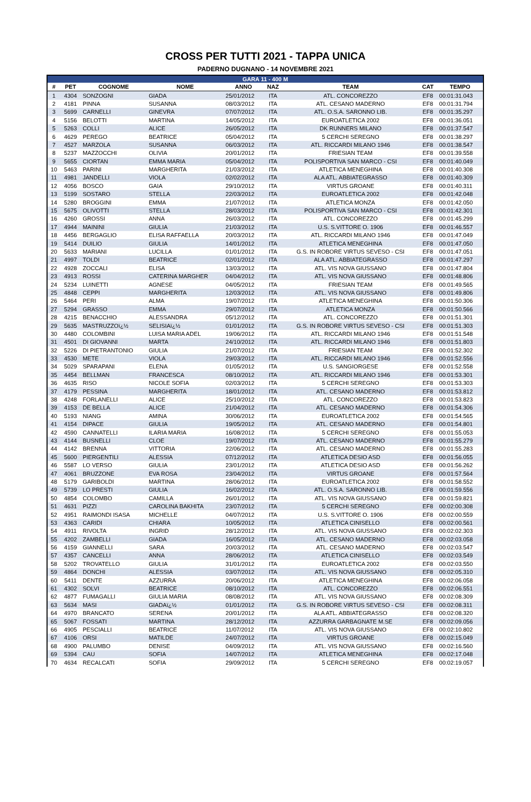CROSS PER TUTTI 2021 - TAPPA UNICA
PADERNO DUGNANO - 14 NOVEMBRE 2021
| GARA 11 - 400 M | | | | | | | | |
| --- | --- | --- | --- | --- | --- | --- | --- | --- |
| # | PET | COGNOME | NOME | ANNO | NAZ | TEAM | CAT | TEMPO |
| 1 | 4304 | SONZOGNI | GIADA | 25/01/2012 | ITA | ATL. CONCOREZZO | EF8 | 00:01:31.043 |
| 2 | 4181 | PINNA | SUSANNA | 08/03/2012 | ITA | ATL. CESANO MADERNO | EF8 | 00:01:31.794 |
| 3 | 5699 | CARNELLI | GINEVRA | 07/07/2012 | ITA | ATL. O.S.A. SARONNO LIB. | EF8 | 00:01:35.297 |
| 4 | 5156 | BELOTTI | MARTINA | 14/05/2012 | ITA | EUROATLETICA 2002 | EF8 | 00:01:36.051 |
| 5 | 5263 | COLLI | ALICE | 26/05/2012 | ITA | DK RUNNERS MILANO | EF8 | 00:01:37.547 |
| 6 | 4629 | PEREGO | BEATRICE | 05/04/2012 | ITA | 5 CERCHI SEREGNO | EF8 | 00:01:38.297 |
| 7 | 4527 | MARZOLA | SUSANNA | 06/03/2012 | ITA | ATL. RICCARDI MILANO 1946 | EF8 | 00:01:38.547 |
| 8 | 5237 | MAZZOCCHI | OLIVIA | 20/01/2012 | ITA | FRIESIAN TEAM | EF8 | 00:01:39.558 |
| 9 | 5655 | CIORTAN | EMMA MARIA | 05/04/2012 | ITA | POLISPORTIVA SAN MARCO - CSI | EF8 | 00:01:40.049 |
| 10 | 5463 | PARINI | MARGHERITA | 21/03/2012 | ITA | ATLETICA MENEGHINA | EF8 | 00:01:40.308 |
| 11 | 4981 | JANDELLI | VIOLA | 02/02/2012 | ITA | ALA ATL. ABBIATEGRASSO | EF8 | 00:01:40.309 |
| 12 | 4056 | BOSCO | GAIA | 29/10/2012 | ITA | VIRTUS GROANE | EF8 | 00:01:40.311 |
| 13 | 5199 | SOSTARO | STELLA | 22/03/2012 | ITA | EUROATLETICA 2002 | EF8 | 00:01:42.048 |
| 14 | 5280 | BROGGINI | EMMA | 21/07/2012 | ITA | ATLETICA MONZA | EF8 | 00:01:42.050 |
| 15 | 5675 | OLIVOTTI | STELLA | 28/03/2012 | ITA | POLISPORTIVA SAN MARCO - CSI | EF8 | 00:01:42.301 |
| 16 | 4260 | GROSSI | ANNA | 26/03/2012 | ITA | ATL. CONCOREZZO | EF8 | 00:01:45.299 |
| 17 | 4944 | MAININI | GIULIA | 21/03/2012 | ITA | U.S. S.VITTORE O. 1906 | EF8 | 00:01:46.557 |
| 18 | 4456 | BERGAGLIO | ELISA RAFFAELLA | 20/03/2012 | ITA | ATL. RICCARDI MILANO 1946 | EF8 | 00:01:47.049 |
| 19 | 5414 | DUILIO | GIULIA | 14/01/2012 | ITA | ATLETICA MENEGHINA | EF8 | 00:01:47.050 |
| 20 | 5633 | MARIANI | LUCILLA | 01/01/2012 | ITA | G.S. IN ROBORE VIRTUS SEVESO - CSI | EF8 | 00:01:47.051 |
| 21 | 4997 | TOLDI | BEATRICE | 02/01/2012 | ITA | ALA ATL. ABBIATEGRASSO | EF8 | 00:01:47.297 |
| 22 | 4928 | ZOCCALI | ELISA | 13/03/2012 | ITA | ATL. VIS NOVA GIUSSANO | EF8 | 00:01:47.804 |
| 23 | 4913 | ROSSI | CATERINA MARGHER | 04/04/2012 | ITA | ATL. VIS NOVA GIUSSANO | EF8 | 00:01:48.806 |
| 24 | 5234 | LUINETTI | AGNESE | 04/05/2012 | ITA | FRIESIAN TEAM | EF8 | 00:01:49.565 |
| 25 | 4848 | CEPPI | MARGHERITA | 12/03/2012 | ITA | ATL. VIS NOVA GIUSSANO | EF8 | 00:01:49.806 |
| 26 | 5464 | PERI | ALMA | 19/07/2012 | ITA | ATLETICA MENEGHINA | EF8 | 00:01:50.306 |
| 27 | 5294 | GRASSO | EMMA | 29/07/2012 | ITA | ATLETICA MONZA | EF8 | 00:01:50.566 |
| 28 | 4215 | BENACCHIO | ALESSANDRA | 05/12/2012 | ITA | ATL. CONCOREZZO | EF8 | 00:01:51.301 |
| 29 | 5635 | MASTRUZZOï¿½ | SELISIAï¿½ | 01/01/2012 | ITA | G.S. IN ROBORE VIRTUS SEVESO - CSI | EF8 | 00:01:51.303 |
| 30 | 4480 | COLOMBINI | LUISA MARIA ADEL | 19/06/2012 | ITA | ATL. RICCARDI MILANO 1946 | EF8 | 00:01:51.548 |
| 31 | 4501 | DI GIOVANNI | MARTA | 24/10/2012 | ITA | ATL. RICCARDI MILANO 1946 | EF8 | 00:01:51.803 |
| 32 | 5226 | DI PIETRANTONIO | GIULIA | 21/07/2012 | ITA | FRIESIAN TEAM | EF8 | 00:01:52.302 |
| 33 | 4530 | METE | VIOLA | 29/03/2012 | ITA | ATL. RICCARDI MILANO 1946 | EF8 | 00:01:52.556 |
| 34 | 5029 | SPARAPANI | ELENA | 01/05/2012 | ITA | U.S. SANGIORGESE | EF8 | 00:01:52.558 |
| 35 | 4454 | BELLMAN | FRANCESCA | 08/10/2012 | ITA | ATL. RICCARDI MILANO 1946 | EF8 | 00:01:53.301 |
| 36 | 4635 | RISO | NICOLE SOFIA | 02/03/2012 | ITA | 5 CERCHI SEREGNO | EF8 | 00:01:53.303 |
| 37 | 4179 | PESSINA | MARGHERITA | 18/01/2012 | ITA | ATL. CESANO MADERNO | EF8 | 00:01:53.812 |
| 38 | 4248 | FORLANELLI | ALICE | 25/10/2012 | ITA | ATL. CONCOREZZO | EF8 | 00:01:53.823 |
| 39 | 4153 | DE BELLA | ALICE | 21/04/2012 | ITA | ATL. CESANO MADERNO | EF8 | 00:01:54.306 |
| 40 | 5193 | NIANG | AMINA | 30/06/2012 | ITA | EUROATLETICA 2002 | EF8 | 00:01:54.565 |
| 41 | 4154 | DIPACE | GIULIA | 19/05/2012 | ITA | ATL. CESANO MADERNO | EF8 | 00:01:54.801 |
| 42 | 4590 | CANNATELLI | ILARIA MARIA | 16/08/2012 | ITA | 5 CERCHI SEREGNO | EF8 | 00:01:55.053 |
| 43 | 4144 | BUSNELLI | CLOE | 19/07/2012 | ITA | ATL. CESANO MADERNO | EF8 | 00:01:55.279 |
| 44 | 4142 | BRENNA | VITTORIA | 22/06/2012 | ITA | ATL. CESANO MADERNO | EF8 | 00:01:55.283 |
| 45 | 5600 | PIERGENTILI | ALESSIA | 07/12/2012 | ITA | ATLETICA DESIO ASD | EF8 | 00:01:56.055 |
| 46 | 5587 | LO VERSO | GIULIA | 23/01/2012 | ITA | ATLETICA DESIO ASD | EF8 | 00:01:56.262 |
| 47 | 4061 | BRUZZONE | EVA ROSA | 23/04/2012 | ITA | VIRTUS GROANE | EF8 | 00:01:57.564 |
| 48 | 5179 | GARIBOLDI | MARTINA | 28/06/2012 | ITA | EUROATLETICA 2002 | EF8 | 00:01:58.552 |
| 49 | 5739 | LO PRESTI | GIULIA | 16/02/2012 | ITA | ATL. O.S.A. SARONNO LIB. | EF8 | 00:01:59.556 |
| 50 | 4854 | COLOMBO | CAMILLA | 26/01/2012 | ITA | ATL. VIS NOVA GIUSSANO | EF8 | 00:01:59.821 |
| 51 | 4631 | PIZZI | CAROLINA BAKHITA | 23/07/2012 | ITA | 5 CERCHI SEREGNO | EF8 | 00:02:00.308 |
| 52 | 4951 | RAIMONDI ISASA | MICHELLE | 04/07/2012 | ITA | U.S. S.VITTORE O. 1906 | EF8 | 00:02:00.559 |
| 53 | 4363 | CARIDI | CHIARA | 10/05/2012 | ITA | ATLETICA CINISELLO | EF8 | 00:02:00.561 |
| 54 | 4911 | RIVOLTA | INGRID | 28/12/2012 | ITA | ATL. VIS NOVA GIUSSANO | EF8 | 00:02:02.303 |
| 55 | 4202 | ZAMBELLI | GIADA | 16/05/2012 | ITA | ATL. CESANO MADERNO | EF8 | 00:02:03.058 |
| 56 | 4159 | GIANNELLI | SARA | 20/03/2012 | ITA | ATL. CESANO MADERNO | EF8 | 00:02:03.547 |
| 57 | 4357 | CANCELLI | ANNA | 28/06/2012 | ITA | ATLETICA CINISELLO | EF8 | 00:02:03.549 |
| 58 | 5202 | TROVATELLO | GIULIA | 31/01/2012 | ITA | EUROATLETICA 2002 | EF8 | 00:02:03.550 |
| 59 | 4864 | DONCHI | ALESSIA | 03/07/2012 | ITA | ATL. VIS NOVA GIUSSANO | EF8 | 00:02:05.310 |
| 60 | 5411 | DENTE | AZZURRA | 20/06/2012 | ITA | ATLETICA MENEGHINA | EF8 | 00:02:06.058 |
| 61 | 4302 | SOLVI | BEATRICE | 08/10/2012 | ITA | ATL. CONCOREZZO | EF8 | 00:02:06.551 |
| 62 | 4877 | FUMAGALLI | GIULIA MARIA | 08/08/2012 | ITA | ATL. VIS NOVA GIUSSANO | EF8 | 00:02:08.309 |
| 63 | 5634 | MASI | GIADAï¿½ | 01/01/2012 | ITA | G.S. IN ROBORE VIRTUS SEVESO - CSI | EF8 | 00:02:08.311 |
| 64 | 4970 | BRANCATO | SERENA | 20/01/2012 | ITA | ALA ATL. ABBIATEGRASSO | EF8 | 00:02:08.320 |
| 65 | 5067 | FOSSATI | MARTINA | 28/12/2012 | ITA | AZZURRA GARBAGNATE M.SE | EF8 | 00:02:09.056 |
| 66 | 4905 | PESCIALLI | BEATRICE | 11/07/2012 | ITA | ATL. VIS NOVA GIUSSANO | EF8 | 00:02:10.802 |
| 67 | 4106 | ORSI | MATILDE | 24/07/2012 | ITA | VIRTUS GROANE | EF8 | 00:02:15.049 |
| 68 | 4900 | PALUMBO | DENISE | 04/09/2012 | ITA | ATL. VIS NOVA GIUSSANO | EF8 | 00:02:16.560 |
| 69 | 5394 | CAU | SOFIA | 14/07/2012 | ITA | ATLETICA MENEGHINA | EF8 | 00:02:17.048 |
| 70 | 4634 | RECALCATI | SOFIA | 29/09/2012 | ITA | 5 CERCHI SEREGNO | EF8 | 00:02:19.057 |